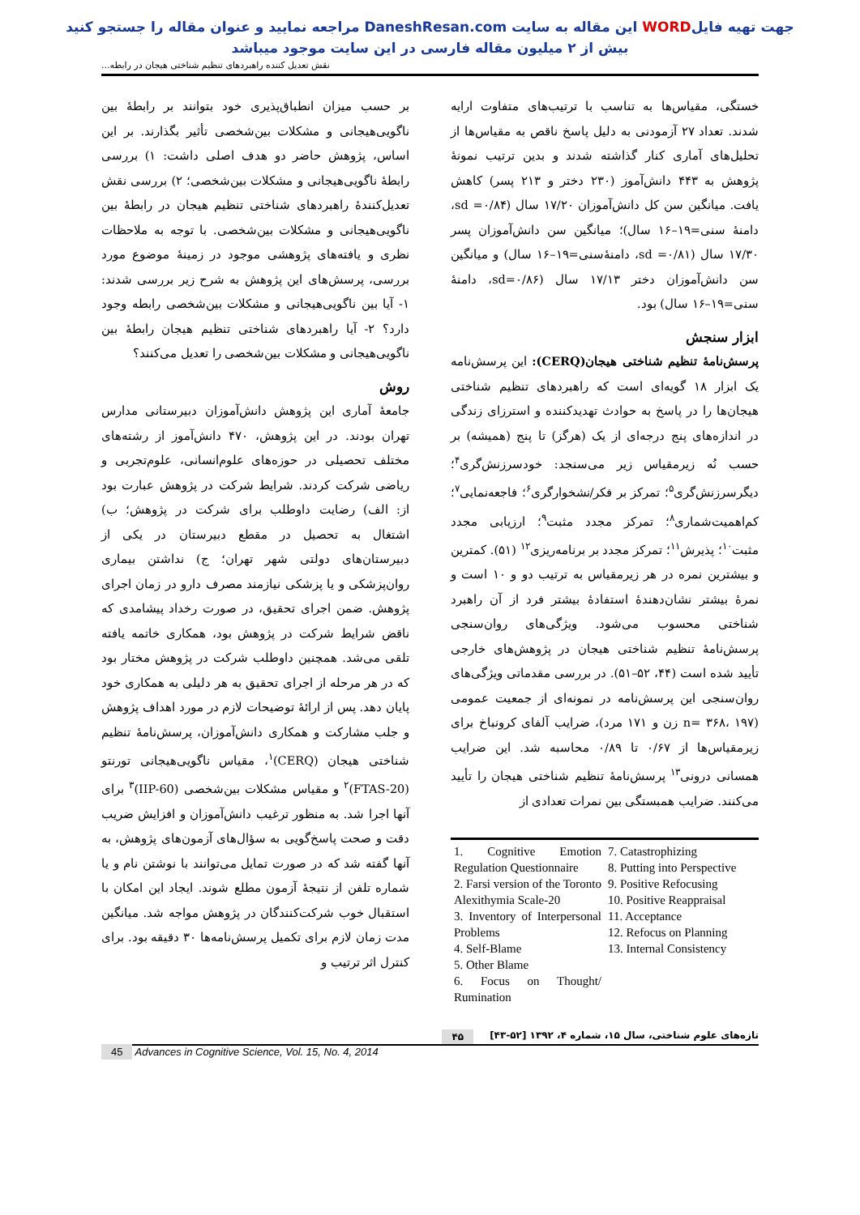جهت تهیه فایلWORD این مقاله به سایت DaneshResan.com مراجعه نمایید و عنوان مقاله را جستجو کنید
بیش از ۲ میلیون مقاله فارسی در این سایت موجود میباشد
نقش تعدیل کننده راهبردهای تنظیم شناختی هیجان در رابطه...
بر حسب میزان انطباق‌پذیری خود بتوانند بر رابطهٔ بین ناگویی‌هیجانی و مشکلات بین‌شخصی تأثیر بگذارند. بر این اساس، پژوهش حاضر دو هدف اصلی داشت: ۱) بررسی رابطهٔ ناگویی‌هیجانی و مشکلات بین‌شخصی؛ ۲) بررسی نقش تعدیل‌کنندهٔ راهبردهای شناختی تنظیم هیجان در رابطهٔ بین ناگویی‌هیجانی و مشکلات بین‌شخصی. با توجه به ملاحظات نظری و یافته‌های پژوهشی موجود در زمینهٔ موضوع مورد بررسی، پرسش‌های این پژوهش به شرح زیر بررسی شدند: ۱- آیا بین ناگویی‌هیجانی و مشکلات بین‌شخصی رابطه وجود دارد؟ ۲- آیا راهبردهای شناختی تنظیم هیجان رابطهٔ بین ناگویی‌هیجانی و مشکلات بین‌شخصی را تعدیل می‌کنند؟
روش
جامعهٔ آماری این پژوهش دانش‌آموزان دبیرستانی مدارس تهران بودند. در این پژوهش، ۴۷۰ دانش‌آموز از رشته‌های مختلف تحصیلی در حوزه‌های علوم‌انسانی، علوم‌تجربی و ریاضی شرکت کردند. شرایط شرکت در پژوهش عبارت بود از: الف) رضایت داوطلب برای شرکت در پژوهش؛ ب) اشتغال به تحصیل در مقطع دبیرستان در یکی از دبیرستان‌های دولتی شهر تهران؛ ج) نداشتن بیماری روان‌پزشکی و یا پزشکی نیازمند مصرف دارو در زمان اجرای پژوهش. ضمن اجرای تحقیق، در صورت رخداد پیشامدی که ناقض شرایط شرکت در پژوهش بود، همکاری خاتمه یافته تلقی می‌شد. همچنین داوطلب شرکت در پژوهش مختار بود که در هر مرحله از اجرای تحقیق به هر دلیلی به همکاری خود پایان دهد. پس از ارائهٔ توضیحات لازم در مورد اهداف پژوهش و جلب مشارکت و همکاری دانش‌آموزان، پرسش‌نامهٔ تنظیم شناختی هیجان (CERQ)<sup>۱</sup>، مقیاس ناگویی‌هیجانی تورنتو (FTAS-20)<sup>۲</sup> و مقیاس مشکلات بین‌شخصی (IIP-60)<sup>۳</sup> برای آنها اجرا شد. به منظور ترغیب دانش‌آموزان و افزایش ضریب دقت و صحت پاسخ‌گویی به سؤال‌های آزمون‌های پژوهش، به آنها گفته شد که در صورت تمایل می‌توانند با نوشتن نام و یا شماره تلفن از نتیجهٔ آزمون مطلع شوند. ایجاد این امکان با استقبال خوب شرکت‌کنندگان در پژوهش مواجه شد. میانگین مدت زمان لازم برای تکمیل پرسش‌نامه‌ها ۳۰ دقیقه بود. برای کنترل اثر ترتیب و
خستگی، مقیاس‌ها به تناسب با ترتیب‌های متفاوت ارایه شدند. تعداد ۲۷ آزمودنی به دلیل پاسخ ناقص به مقیاس‌ها از تحلیل‌های آماری کنار گذاشته شدند و بدین ترتیب نمونهٔ پژوهش به ۴۴۳ دانش‌آموز (۲۳۰ دختر و ۲۱۳ پسر) کاهش یافت. میانگین سن کل دانش‌آموزان ۱۷/۲۰ سال (sd =۰/۸۴، دامنهٔ سنی=۱۹–۱۶ سال)؛ میانگین سن دانش‌آموزان پسر ۱۷/۳۰ سال (sd =۰/۸۱، دامنهٔ‌سنی=۱۹–۱۶ سال) و میانگین سن دانش‌آموزان دختر ۱۷/۱۳ سال (sd=۰/۸۶، دامنهٔ سنی=۱۹–۱۶ سال) بود.
ابزار سنجش
پرسش‌نامهٔ تنظیم شناختی هیجان(CERQ): این پرسش‌نامه یک ابزار ۱۸ گویه‌ای است که راهبردهای تنظیم شناختی هیجان‌ها را در پاسخ به حوادث تهدیدکننده و استرزای زندگی در اندازه‌های پنج درجه‌ای از یک (هرگز) تا پنج (همیشه) بر حسب نُه زیرمقیاس زیر می‌سنجد: خودسرزنش‌گری<sup>۴</sup>؛ دیگرسرزنش‌گری<sup>۵</sup>؛ تمرکز بر فکر/نشخوارگری<sup>۶</sup>؛ فاجعه‌نمایی<sup>۷</sup>؛ کم‌اهمیت‌شماری<sup>۸</sup>؛ تمرکز مجدد مثبت<sup>۹</sup>؛ ارزیابی مجدد مثبت<sup>۱۰</sup>؛ پذیرش<sup>۱۱</sup>؛ تمرکز مجدد بر برنامه‌ریزی<sup>۱۲</sup> (۵۱). کمترین و بیشترین نمره در هر زیرمقیاس به ترتیب دو و ۱۰ است و نمرهٔ بیشتر نشان‌دهندهٔ استفادهٔ بیشتر فرد از آن راهبرد شناختی محسوب می‌شود. ویژگی‌های روان‌سنجی پرسش‌نامهٔ تنظیم شناختی هیجان در پژوهش‌های خارجی تأیید شده است (۴۴، ۵۲–۵۱). در بررسی مقدماتی ویژگی‌های روان‌سنجی این پرسش‌نامه در نمونه‌ای از جمعیت عمومی (n= ۳۶۸، ۱۹۷ زن و ۱۷۱ مرد)، ضرایب آلفای کرونباخ برای زیرمقیاس‌ها از ۰/۶۷ تا ۰/۸۹ محاسبه شد. این ضرایب همسانی درونی<sup>۱۳</sup> پرسش‌نامهٔ تنظیم شناختی هیجان را تأیید می‌کنند. ضرایب همبستگی بین نمرات تعدادی از
1. Cognitive Emotion Regulation Questionnaire
2. Farsi version of the Toronto Alexithymia Scale-20
3. Inventory of Interpersonal Problems
4. Self-Blame
5. Other Blame
6. Focus on Thought/ Rumination
7. Catastrophizing
8. Putting into Perspective
9. Positive Refocusing
10. Positive Reappraisal
11. Acceptance
12. Refocus on Planning
13. Internal Consistency
تازه‌های علوم شناختی، سال ۱۵، شماره ۴، ۱۳۹۲ [۵۲-۴۳] ۴۵
45 Advances in Cognitive Science, Vol. 15, No. 4, 2014